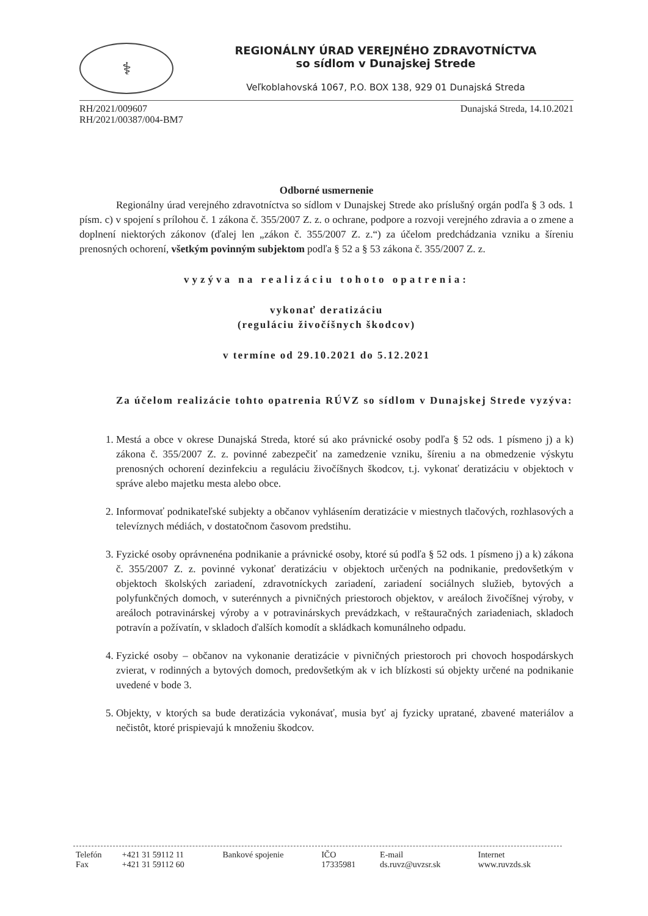⚕
REGIONÁLNY ÚRAD VEREJNÉHO ZDRAVOTNÍCTVA
so sídlom v Dunajskej Strede
Veľkoblahovská 1067, P.O. BOX 138, 929 01 Dunajská Streda
RH/2021/009607
RH/2021/00387/004-BM7
Dunajská Streda, 14.10.2021
Odborné usmernenie
Regionálny úrad verejného zdravotníctva so sídlom v Dunajskej Strede ako príslušný orgán podľa § 3 ods. 1 písm. c) v spojení s prílohou č. 1 zákona č. 355/2007 Z. z. o ochrane, podpore a rozvoji verejného zdravia a o zmene a doplnení niektorých zákonov (ďalej len „zákon č. 355/2007 Z. z.“) za účelom predchádzania vzniku a šíreniu prenosných ochorení, všetkým povinným subjektom podľa § 52 a § 53 zákona č. 355/2007 Z. z.
vyzýva na realizáciu tohoto opatrenia:
vykonať deratizáciu
(reguláciu živočíšnych škodcov)
v termíne od 29.10.2021 do 5.12.2021
Za účelom realizácie tohto opatrenia RÚVZ so sídlom v Dunajskej Strede vyzýva:
1. Mestá a obce v okrese Dunajská Streda, ktoré sú ako právnické osoby podľa § 52 ods. 1 písmeno j) a k) zákona č. 355/2007 Z. z. povinné zabezpečiť na zamedzenie vzniku, šíreniu a na obmedzenie výskytu prenosných ochorení dezinfekciu a reguláciu živočíšnych škodcov, t.j. vykonať deratizáciu v objektoch v správe alebo majetku mesta alebo obce.
2. Informovať podnikateľské subjekty a občanov vyhlásením deratizácie v miestnych tlačových, rozhlasových a televíznych médiách, v dostatočnom časovom predstihu.
3. Fyzické osoby oprávnenéna podnikanie a právnické osoby, ktoré sú podľa § 52 ods. 1 písmeno j) a k) zákona č. 355/2007 Z. z. povinné vykonať deratizáciu v objektoch určených na podnikanie, predovšetkým v objektoch školských zariadení, zdravotníckych zariadení, zariadení sociálnych služieb, bytových a polyfunkčných domoch, v suterénnych a pivničných priestoroch objektov, v areáloch živočíšnej výroby, v areáloch potravinárskej výroby a v potravinárskych prevádzkach, v reštauračných zariadeniach, skladoch potravín a požívatín, v skladoch ďalších komodít a skládkach komunálneho odpadu.
4. Fyzické osoby – občanov na vykonanie deratizácie v pivničných priestoroch pri chovoch hospodárskych zvierat, v rodinných a bytových domoch, predovšetkým ak v ich blízkosti sú objekty určené na podnikanie uvedené v bode 3.
5. Objekty, v ktorých sa bude deratizácia vykonávať, musia byť aj fyzicky upratané, zbavené materiálov a nečistôt, ktoré prispievajú k množeniu škodcov.
| Telefón | +421 31 59112 11 | Bankové spojenie | IČO | E-mail | Internet |
| Fax | +421 31 59112 60 | | 17335981 | ds.ruvz@uvzsr.sk | www.ruvzds.sk |